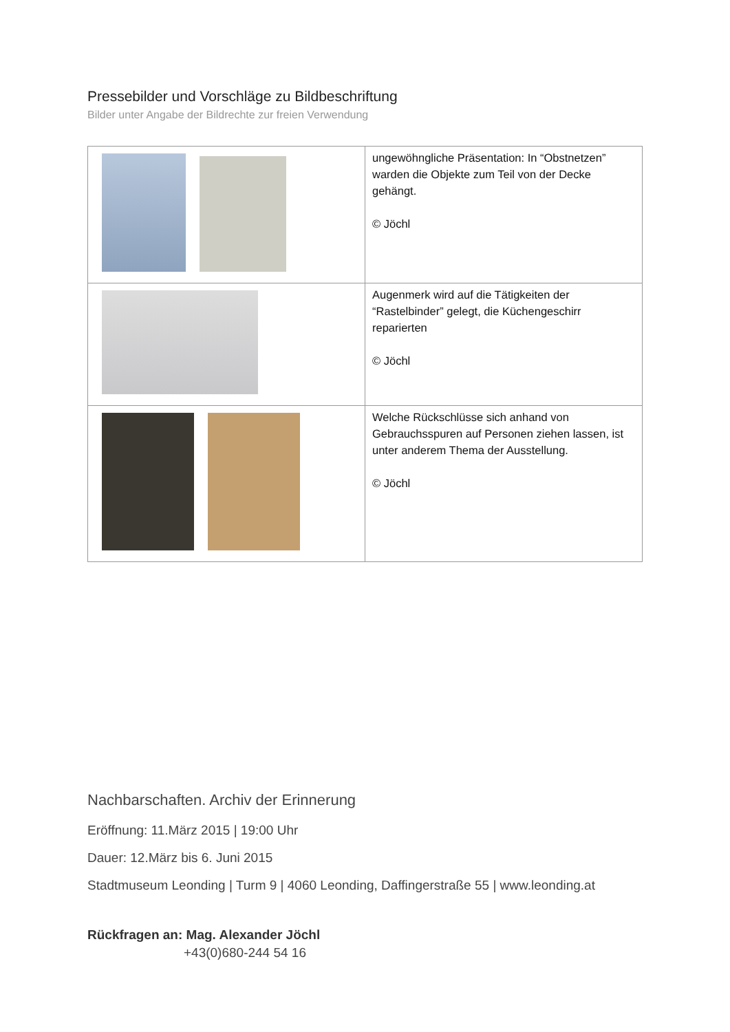Pressebilder und Vorschläge zu Bildbeschriftung
Bilder unter Angabe der Bildrechte zur freien Verwendung
| | ungewöhngliche Präsentation: In “Obstnetzen” warden die Objekte zum Teil von der Decke gehängt. © Jöchl |
| | Augenmerk wird auf die Tätigkeiten der “Rastelbinder” gelegt, die Küchengeschirr reparierten © Jöchl |
| | Welche Rückschlüsse sich anhand von Gebrauchsspuren auf Personen ziehen lassen, ist unter anderem Thema der Ausstellung. © Jöchl |
Nachbarschaften. Archiv der Erinnerung
Eröffnung: 11.März 2015 | 19:00 Uhr
Dauer: 12.März bis 6. Juni 2015
Stadtmuseum Leonding | Turm 9 | 4060 Leonding, Daffingerstraße 55 | www.leonding.at
Rückfragen an: Mag. Alexander Jöchl
+43(0)680-244 54 16